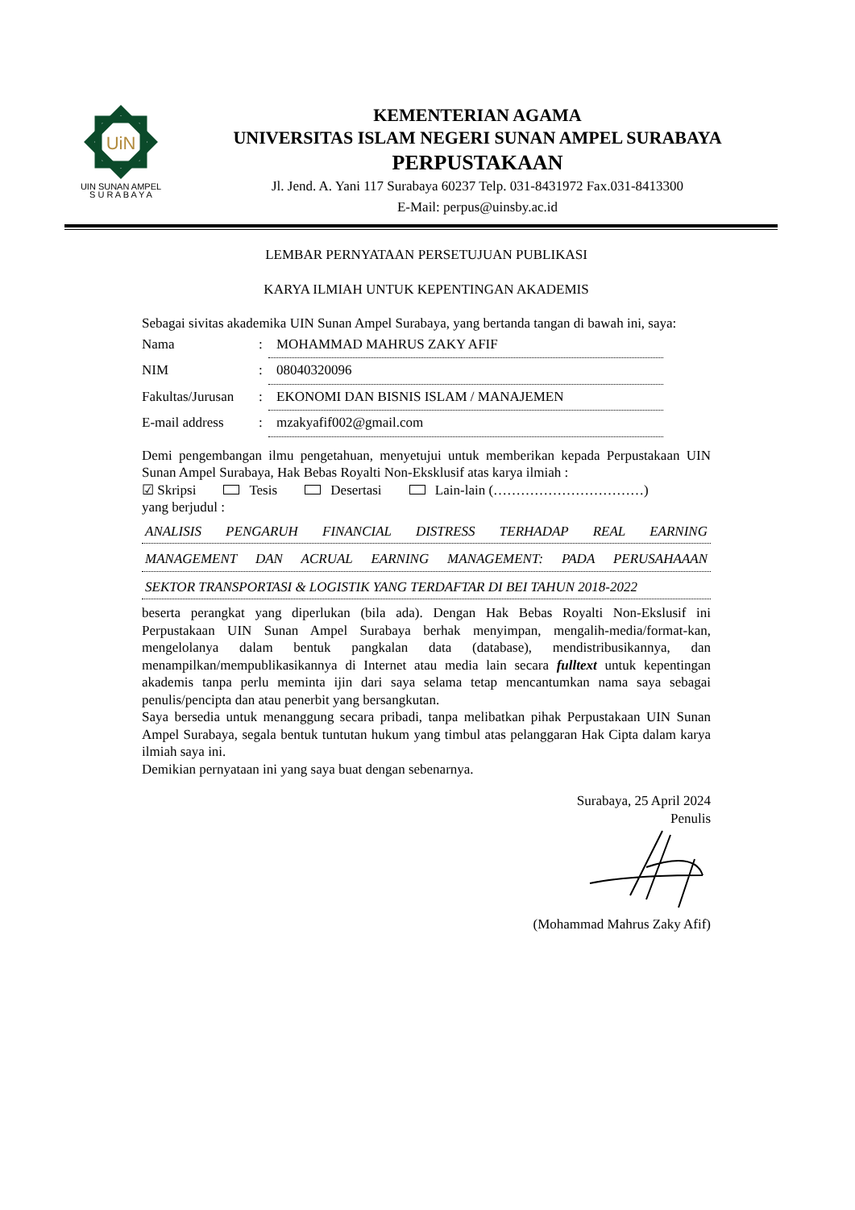UiN
UIN SUNAN AMPEL
S U R A B A Y A
KEMENTERIAN AGAMA
UNIVERSITAS ISLAM NEGERI SUNAN AMPEL SURABAYA
PERPUSTAKAAN
Jl. Jend. A. Yani 117 Surabaya 60237 Telp. 031-8431972 Fax.031-8413300
E-Mail: perpus@uinsby.ac.id
LEMBAR PERNYATAAN PERSETUJUAN PUBLIKASI
KARYA ILMIAH UNTUK KEPENTINGAN AKADEMIS
Sebagai sivitas akademika UIN Sunan Ampel Surabaya, yang bertanda tangan di bawah ini, saya:
| Nama | : | MOHAMMAD MAHRUS ZAKY AFIF |
| NIM | : | 08040320096 |
| Fakultas/Jurusan | : | EKONOMI DAN BISNIS ISLAM / MANAJEMEN |
| E-mail address | : | mzakyafif002@gmail.com |
Demi pengembangan ilmu pengetahuan, menyetujui untuk memberikan kepada Perpustakaan UIN Sunan Ampel Surabaya, Hak Bebas Royalti Non-Eksklusif atas karya ilmiah :
☑ Skripsi Tesis Desertasi Lain-lain (……………………………)
yang berjudul :
ANALISIS PENGARUH FINANCIAL DISTRESS TERHADAP REAL EARNING
MANAGEMENT DAN ACRUAL EARNING MANAGEMENT: PADA PERUSAHAAAN
SEKTOR TRANSPORTASI & LOGISTIK YANG TERDAFTAR DI BEI TAHUN 2018-2022
beserta perangkat yang diperlukan (bila ada). Dengan Hak Bebas Royalti Non-Ekslusif ini Perpustakaan UIN Sunan Ampel Surabaya berhak menyimpan, mengalih-media/format-kan, mengelolanya dalam bentuk pangkalan data (database), mendistribusikannya, dan menampilkan/mempublikasikannya di Internet atau media lain secara fulltext untuk kepentingan akademis tanpa perlu meminta ijin dari saya selama tetap mencantumkan nama saya sebagai penulis/pencipta dan atau penerbit yang bersangkutan.
Saya bersedia untuk menanggung secara pribadi, tanpa melibatkan pihak Perpustakaan UIN Sunan Ampel Surabaya, segala bentuk tuntutan hukum yang timbul atas pelanggaran Hak Cipta dalam karya ilmiah saya ini.
Demikian pernyataan ini yang saya buat dengan sebenarnya.
Surabaya, 25 April 2024
Penulis
(Mohammad Mahrus Zaky Afif)